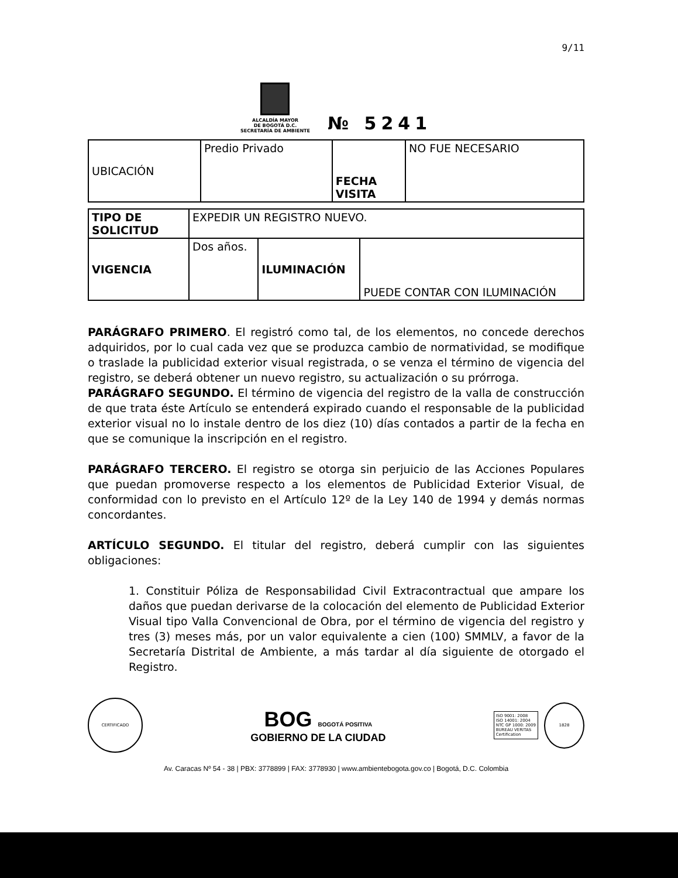9/11
ALCALDÍA MAYOR
DE BOGOTÁ D.C.
SECRETARÍA DE AMBIENTE
№ 5241
| UBICACIÓN | Predio Privado | FECHA VISITA | NO FUE NECESARIO |
| TIPO DE SOLICITUD | EXPEDIR UN REGISTRO NUEVO. | | |
| VIGENCIA | Dos años. | ILUMINACIÓN | PUEDE CONTAR CON ILUMINACIÓN |
PARÁGRAFO PRIMERO. El registró como tal, de los elementos, no concede derechos adquiridos, por lo cual cada vez que se produzca cambio de normatividad, se modifique o traslade la publicidad exterior visual registrada, o se venza el término de vigencia del registro, se deberá obtener un nuevo registro, su actualización o su prórroga.
PARÁGRAFO SEGUNDO. El término de vigencia del registro de la valla de construcción de que trata éste Artículo se entenderá expirado cuando el responsable de la publicidad exterior visual no lo instale dentro de los diez (10) días contados a partir de la fecha en que se comunique la inscripción en el registro.
PARÁGRAFO TERCERO. El registro se otorga sin perjuicio de las Acciones Populares que puedan promoverse respecto a los elementos de Publicidad Exterior Visual, de conformidad con lo previsto en el Artículo 12º de la Ley 140 de 1994 y demás normas concordantes.
ARTÍCULO SEGUNDO. El titular del registro, deberá cumplir con las siguientes obligaciones:
1. Constituir Póliza de Responsabilidad Civil Extracontractual que ampare los daños que puedan derivarse de la colocación del elemento de Publicidad Exterior Visual tipo Valla Convencional de Obra, por el término de vigencia del registro y tres (3) meses más, por un valor equivalente a cien (100) SMMLV, a favor de la Secretaría Distrital de Ambiente, a más tardar al día siguiente de otorgado el Registro.
CERTIFICADO
BOG BOGOTÁ POSITIVA
GOBIERNO DE LA CIUDAD
ISO 9001: 2008
ISO 14001: 2004
NTC GP 1000: 2009
BUREAU VERITAS
Certification
1828
Av. Caracas Nº 54 - 38 | PBX: 3778899 | FAX: 3778930 | www.ambientebogota.gov.co | Bogotá, D.C. Colombia